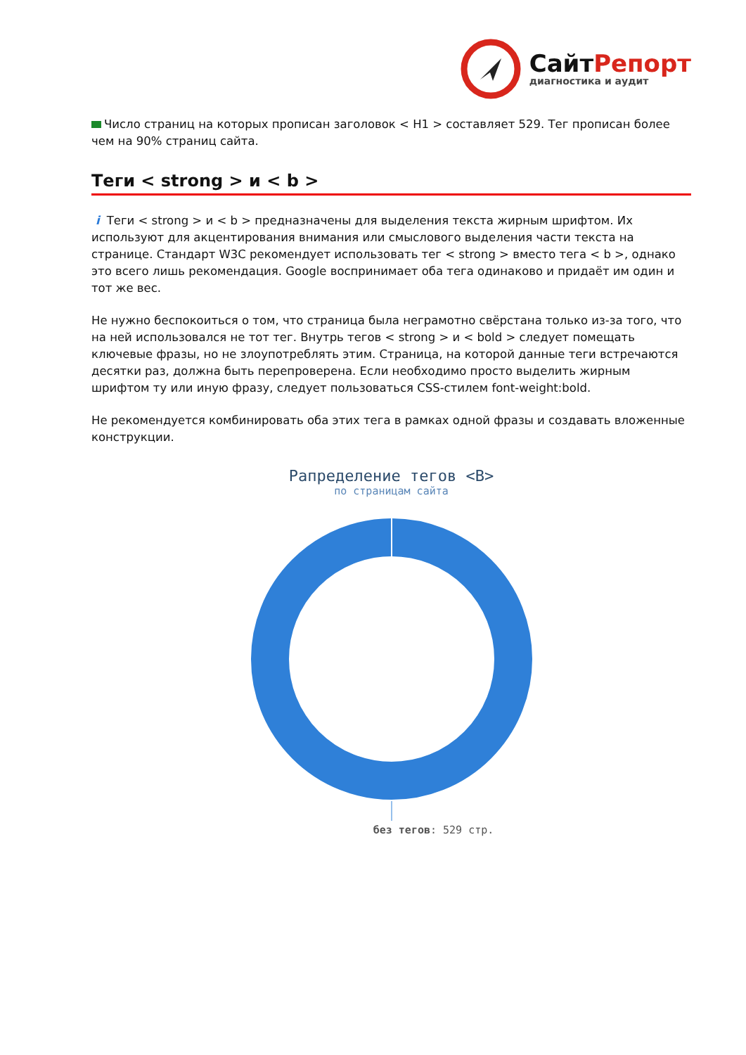СайтРепорт
диагностика и аудит
Число страниц на которых прописан заголовок < H1 > составляет 529. Тег прописан более чем на 90% страниц сайта.
Теги < strong > и < b >
i Теги < strong > и < b > предназначены для выделения текста жирным шрифтом. Их используют для акцентирования внимания или смыслового выделения части текста на странице. Стандарт W3C рекомендует использовать тег < strong > вместо тега < b >, однако это всего лишь рекомендация. Google воспринимает оба тега одинаково и придаёт им один и тот же вес.
Не нужно беспокоиться о том, что страница была неграмотно свёрстана только из-за того, что на ней использовался не тот тег. Внутрь тегов < strong > и < bold > следует помещать ключевые фразы, но не злоупотреблять этим. Страница, на которой данные теги встречаются десятки раз, должна быть перепроверена. Если необходимо просто выделить жирным шрифтом ту или иную фразу, следует пользоваться CSS-стилем font-weight:bold.
Не рекомендуется комбинировать оба этих тега в рамках одной фразы и создавать вложенные конструкции.
Рапределение тегов <B>
по страницам сайта
без тегов: 529 стр.